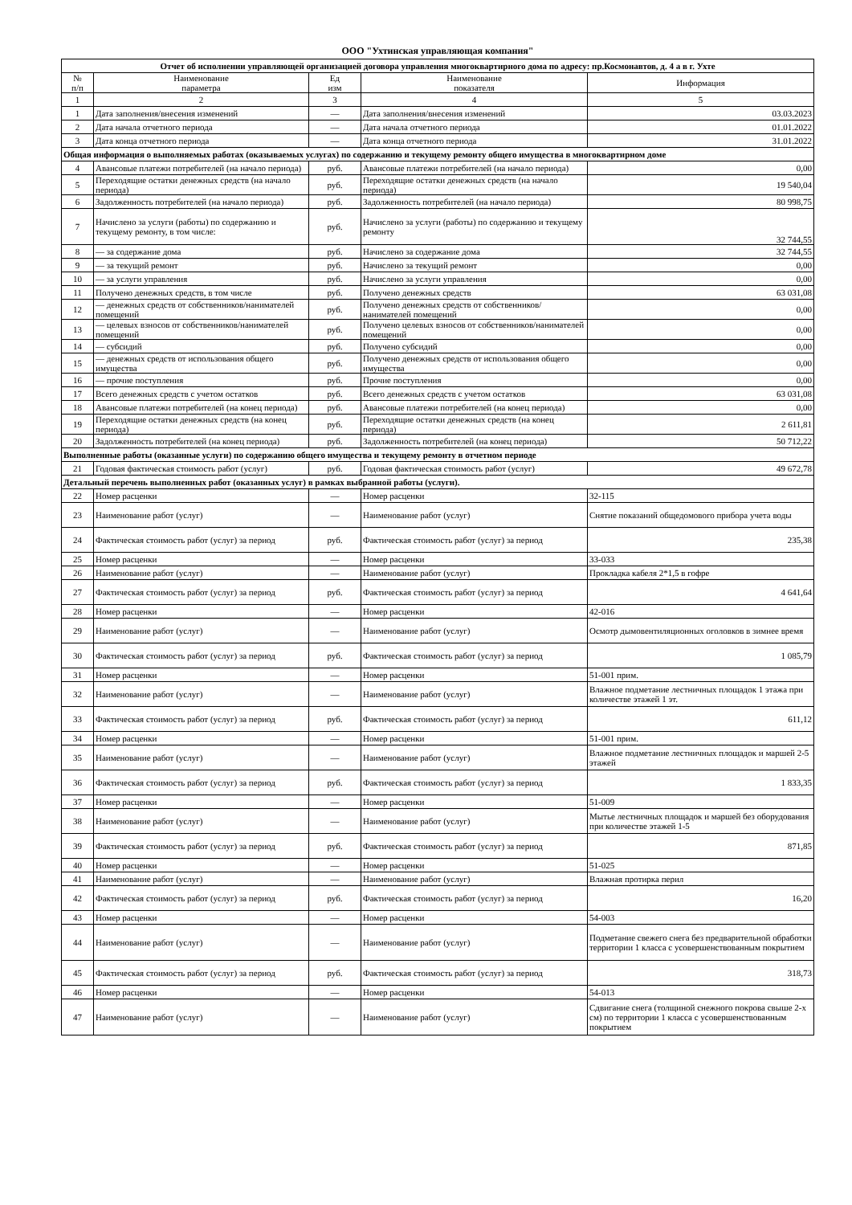ООО "Ухтинская управляющая компания"
| Отчет об исполнении управляющей организацией договора управления многоквартирного дома по адресу: пр.Космонавтов, д. 4 а в г. Ухте | | | | |
| № п/п | Наименование параметра | Ед изм | Наименование показателя | Информация |
| 1 | 2 | 3 | 4 | 5 |
| 1 | Дата заполнения/внесения изменений | — | Дата заполнения/внесения изменений | 03.03.2023 |
| 2 | Дата начала отчетного периода | — | Дата начала отчетного периода | 01.01.2022 |
| 3 | Дата конца отчетного периода | — | Дата конца отчетного периода | 31.01.2022 |
| Общая информация о выполняемых работах (оказываемых услугах) по содержанию и текущему ремонту общего имущества в многоквартирном доме | | | | |
| 4 | Авансовые платежи потребителей (на начало периода) | руб. | Авансовые платежи потребителей (на начало периода) | 0,00 |
| 5 | Переходящие остатки денежных средств (на начало периода) | руб. | Переходящие остатки денежных средств (на начало периода) | 19 540,04 |
| 6 | Задолженность потребителей (на начало периода) | руб. | Задолженность потребителей (на начало периода) | 80 998,75 |
| 7 | Начислено за услуги (работы) по содержанию и текущему ремонту, в том числе: | руб. | Начислено за услуги (работы) по содержанию и текущему ремонту | 32 744,55 |
| 8 | — за содержание дома | руб. | Начислено за содержание дома | 32 744,55 |
| 9 | — за текущий ремонт | руб. | Начислено за текущий ремонт | 0,00 |
| 10 | — за услуги управления | руб. | Начислено за услуги управления | 0,00 |
| 11 | Получено денежных средств, в том числе | руб. | Получено денежных средств | 63 031,08 |
| 12 | — денежных средств от собственников/нанимателей помещений | руб. | Получено денежных средств от собственников/нанимателей помещений | 0,00 |
| 13 | — целевых взносов от собственников/нанимателей помещений | руб. | Получено целевых взносов от собственников/нанимателей помещений | 0,00 |
| 14 | — субсидий | руб. | Получено субсидий | 0,00 |
| 15 | — денежных средств от использования общего имущества | руб. | Получено денежных средств от использования общего имущества | 0,00 |
| 16 | — прочие поступления | руб. | Прочие поступления | 0,00 |
| 17 | Всего денежных средств с учетом остатков | руб. | Всего денежных средств с учетом остатков | 63 031,08 |
| 18 | Авансовые платежи потребителей (на конец периода) | руб. | Авансовые платежи потребителей (на конец периода) | 0,00 |
| 19 | Переходящие остатки денежных средств (на конец периода) | руб. | Переходящие остатки денежных средств (на конец периода) | 2 611,81 |
| 20 | Задолженность потребителей (на конец периода) | руб. | Задолженность потребителей (на конец периода) | 50 712,22 |
| Выполненные работы (оказанные услуги) по содержанию общего имущества и текущему ремонту в отчетном периоде | | | | |
| 21 | Годовая фактическая стоимость работ (услуг) | руб. | Годовая фактическая стоимость работ (услуг) | 49 672,78 |
| Детальный перечень выполненных работ (оказанных услуг) в рамках выбранной работы (услуги). | | | | |
| 22 | Номер расценки | — | Номер расценки | 32-115 |
| 23 | Наименование работ (услуг) | — | Наименование работ (услуг) | Снятие показаний общедомового прибора учета воды |
| 24 | Фактическая стоимость работ (услуг) за период | руб. | Фактическая стоимость работ (услуг) за период | 235,38 |
| 25 | Номер расценки | — | Номер расценки | 33-033 |
| 26 | Наименование работ (услуг) | — | Наименование работ (услуг) | Прокладка кабеля 2*1,5 в гофре |
| 27 | Фактическая стоимость работ (услуг) за период | руб. | Фактическая стоимость работ (услуг) за период | 4 641,64 |
| 28 | Номер расценки | — | Номер расценки | 42-016 |
| 29 | Наименование работ (услуг) | — | Наименование работ (услуг) | Осмотр дымовентиляционных оголовков в зимнее время |
| 30 | Фактическая стоимость работ (услуг) за период | руб. | Фактическая стоимость работ (услуг) за период | 1 085,79 |
| 31 | Номер расценки | — | Номер расценки | 51-001 прим. |
| 32 | Наименование работ (услуг) | — | Наименование работ (услуг) | Влажное подметание лестничных площадок 1 этажа при количестве этажей 1 эт. |
| 33 | Фактическая стоимость работ (услуг) за период | руб. | Фактическая стоимость работ (услуг) за период | 611,12 |
| 34 | Номер расценки | — | Номер расценки | 51-001 прим. |
| 35 | Наименование работ (услуг) | — | Наименование работ (услуг) | Влажное подметание лестничных площадок и маршей 2-5 этажей |
| 36 | Фактическая стоимость работ (услуг) за период | руб. | Фактическая стоимость работ (услуг) за период | 1 833,35 |
| 37 | Номер расценки | — | Номер расценки | 51-009 |
| 38 | Наименование работ (услуг) | — | Наименование работ (услуг) | Мытье лестничных площадок и маршей без оборудования при количестве этажей 1-5 |
| 39 | Фактическая стоимость работ (услуг) за период | руб. | Фактическая стоимость работ (услуг) за период | 871,85 |
| 40 | Номер расценки | — | Номер расценки | 51-025 |
| 41 | Наименование работ (услуг) | — | Наименование работ (услуг) | Влажная протирка перил |
| 42 | Фактическая стоимость работ (услуг) за период | руб. | Фактическая стоимость работ (услуг) за период | 16,20 |
| 43 | Номер расценки | — | Номер расценки | 54-003 |
| 44 | Наименование работ (услуг) | — | Наименование работ (услуг) | Подметание свежего снега без предварительной обработки территории 1 класса с усовершенствованным покрытием |
| 45 | Фактическая стоимость работ (услуг) за период | руб. | Фактическая стоимость работ (услуг) за период | 318,73 |
| 46 | Номер расценки | — | Номер расценки | 54-013 |
| 47 | Наименование работ (услуг) | — | Наименование работ (услуг) | Сдвигание снега (толщиной снежного покрова свыше 2-х см) по территории 1 класса с усовершенствованным покрытием |